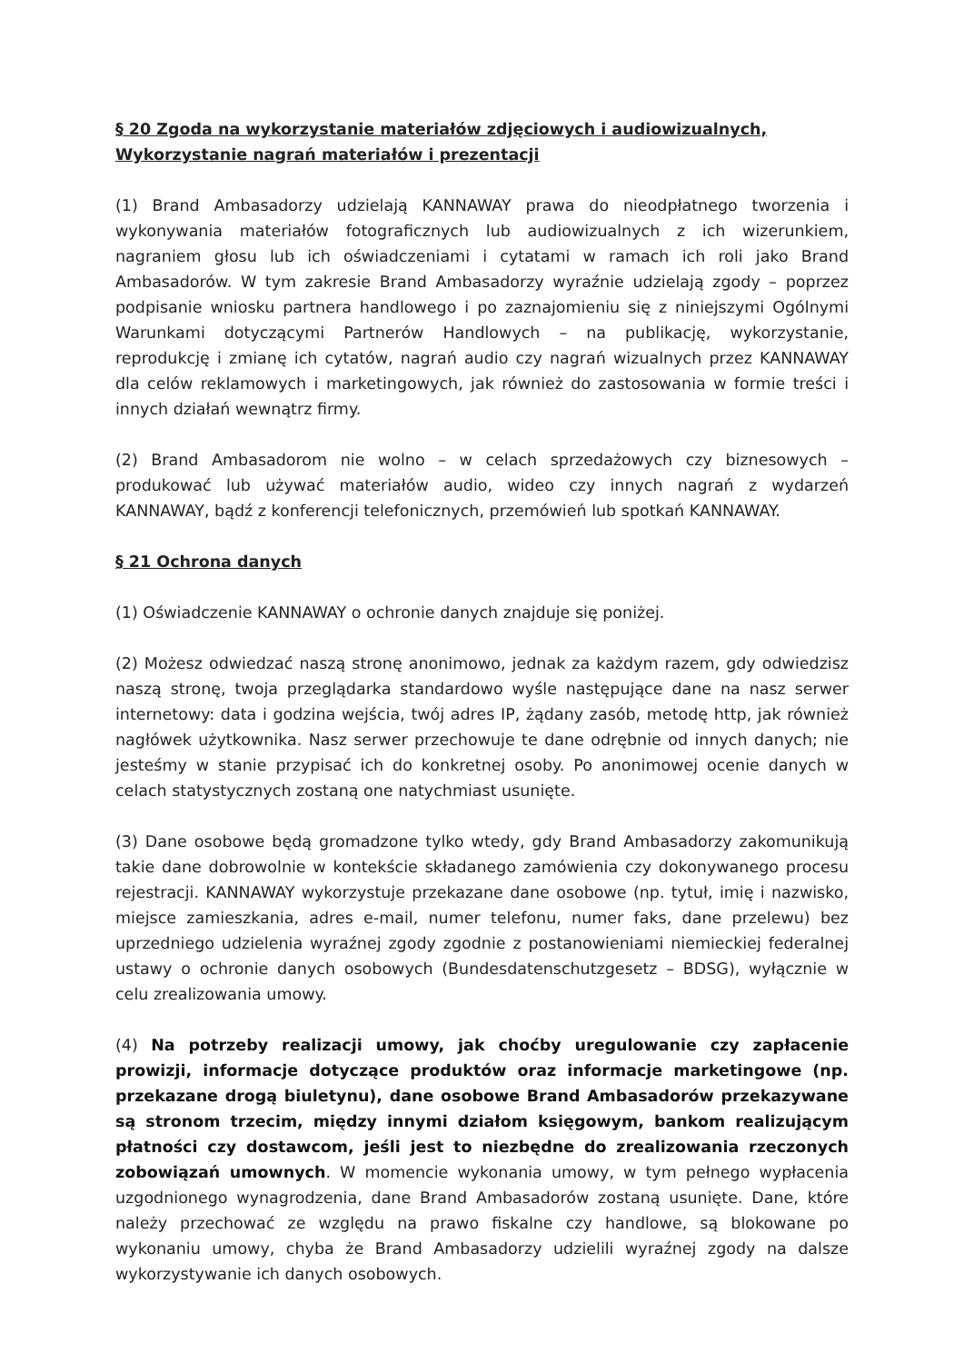§ 20 Zgoda na wykorzystanie materiałów zdjęciowych i audiowizualnych, Wykorzystanie nagrań materiałów i prezentacji
(1) Brand Ambasadorzy udzielają KANNAWAY prawa do nieodpłatnego tworzenia i wykonywania materiałów fotograficznych lub audiowizualnych z ich wizerunkiem, nagraniem głosu lub ich oświadczeniami i cytatami w ramach ich roli jako Brand Ambasadorów. W tym zakresie Brand Ambasadorzy wyraźnie udzielają zgody – poprzez podpisanie wniosku partnera handlowego i po zaznajomieniu się z niniejszymi Ogólnymi Warunkami dotyczącymi Partnerów Handlowych – na publikację, wykorzystanie, reprodukcję i zmianę ich cytatów, nagrań audio czy nagrań wizualnych przez KANNAWAY dla celów reklamowych i marketingowych, jak również do zastosowania w formie treści i innych działań wewnątrz firmy.
(2) Brand Ambasadorom nie wolno – w celach sprzedażowych czy biznesowych – produkować lub używać materiałów audio, wideo czy innych nagrań z wydarzeń KANNAWAY, bądź z konferencji telefonicznych, przemówień lub spotkań KANNAWAY.
§ 21 Ochrona danych
(1) Oświadczenie KANNAWAY o ochronie danych znajduje się poniżej.
(2) Możesz odwiedzać naszą stronę anonimowo, jednak za każdym razem, gdy odwiedzisz naszą stronę, twoja przeglądarka standardowo wyśle następujące dane na nasz serwer internetowy: data i godzina wejścia, twój adres IP, żądany zasób, metodę http, jak również nagłówek użytkownika. Nasz serwer przechowuje te dane odrębnie od innych danych; nie jesteśmy w stanie przypisać ich do konkretnej osoby. Po anonimowej ocenie danych w celach statystycznych zostaną one natychmiast usunięte.
(3) Dane osobowe będą gromadzone tylko wtedy, gdy Brand Ambasadorzy zakomunikują takie dane dobrowolnie w kontekście składanego zamówienia czy dokonywanego procesu rejestracji. KANNAWAY wykorzystuje przekazane dane osobowe (np. tytuł, imię i nazwisko, miejsce zamieszkania, adres e-mail, numer telefonu, numer faks, dane przelewu) bez uprzedniego udzielenia wyraźnej zgody zgodnie z postanowieniami niemieckiej federalnej ustawy o ochronie danych osobowych (Bundesdatenschutzgesetz – BDSG), wyłącznie w celu zrealizowania umowy.
(4) Na potrzeby realizacji umowy, jak choćby uregulowanie czy zapłacenie prowizji, informacje dotyczące produktów oraz informacje marketingowe (np. przekazane drogą biuletynu), dane osobowe Brand Ambasadorów przekazywane są stronom trzecim, między innymi działom księgowym, bankom realizującym płatności czy dostawcom, jeśli jest to niezbędne do zrealizowania rzeczonych zobowiązań umownych. W momencie wykonania umowy, w tym pełnego wypłacenia uzgodnionego wynagrodzenia, dane Brand Ambasadorów zostaną usunięte. Dane, które należy przechować ze względu na prawo fiskalne czy handlowe, są blokowane po wykonaniu umowy, chyba że Brand Ambasadorzy udzielili wyraźnej zgody na dalsze wykorzystywanie ich danych osobowych.